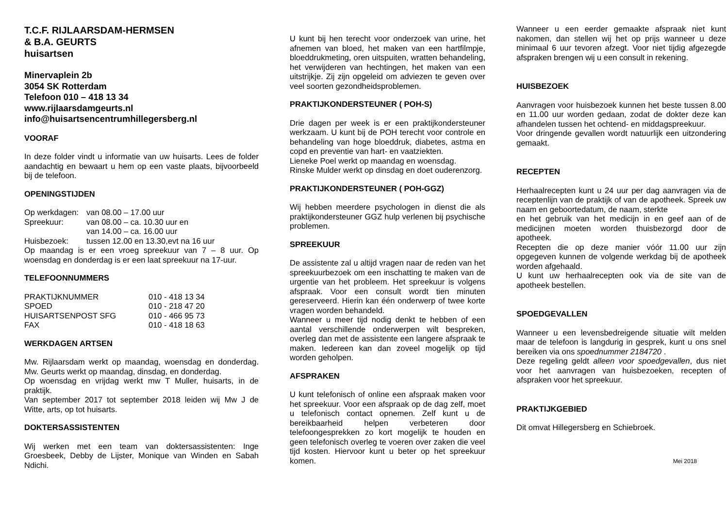T.C.F. RIJLAARSDAM-HERMSEN
& B.A. GEURTS
huisartsen
Minervaplein 2b
3054 SK Rotterdam
Telefoon 010 – 418 13 34
www.rijlaarsdamgeurts.nl
info@huisartsencentrumhillegersberg.nl
VOORAF
In deze folder vindt u informatie van uw huisarts. Lees de folder aandachtig en bewaart u hem op een vaste plaats, bijvoorbeeld bij de telefoon.
OPENINGSTIJDEN
| Op werkdagen: | van 08.00 – 17.00 uur |
| Spreekuur: | van 08.00 – ca. 10.30 uur en |
| | van 14.00 – ca. 16.00 uur |
| Huisbezoek: | tussen 12.00 en 13.30,evt na 16 uur |
Op maandag is er een vroeg spreekuur van 7 – 8 uur. Op woensdag en donderdag is er een laat spreekuur na 17-uur.
TELEFOONNUMMERS
| PRAKTIJKNUMMER | 010 - 418 13 34 |
| SPOED | 010 - 218 47 20 |
| HUISARTSENPOST SFG | 010 - 466 95 73 |
| FAX | 010 - 418 18 63 |
WERKDAGEN ARTSEN
Mw. Rijlaarsdam werkt op maandag, woensdag en donderdag. Mw. Geurts werkt op maandag, dinsdag, en donderdag.
Op woensdag en vrijdag werkt mw T Muller, huisarts, in de praktijk.
Van september 2017 tot september 2018 leiden wij Mw J de Witte, arts, op tot huisarts.
DOKTERSASSISTENTEN
Wij werken met een team van doktersassistenten: Inge Groesbeek, Debby de Lijster, Monique van Winden en Sabah Ndichi.
U kunt bij hen terecht voor onderzoek van urine, het afnemen van bloed, het maken van een hartfilmpje, bloeddrukmeting, oren uitspuiten, wratten behandeling, het verwijderen van hechtingen, het maken van een uitstrijkje. Zij zijn opgeleid om adviezen te geven over veel soorten gezondheidsproblemen.
PRAKTIJKONDERSTEUNER ( POH-S)
Drie dagen per week is er een praktijkondersteuner werkzaam. U kunt bij de POH terecht voor controle en behandeling van hoge bloeddruk, diabetes, astma en copd en preventie van hart- en vaatziekten.
Lieneke Poel werkt op maandag en woensdag.
Rinske Mulder werkt op dinsdag en doet ouderenzorg.
PRAKTIJKONDERSTEUNER ( POH-GGZ)
Wij hebben meerdere psychologen in dienst die als praktijkondersteuner GGZ hulp verlenen bij psychische problemen.
SPREEKUUR
De assistente zal u altijd vragen naar de reden van het spreekuurbezoek om een inschatting te maken van de urgentie van het probleem. Het spreekuur is volgens afspraak. Voor een consult wordt tien minuten gereserveerd. Hierin kan één onderwerp of twee korte vragen worden behandeld.
Wanneer u meer tijd nodig denkt te hebben of een aantal verschillende onderwerpen wilt bespreken, overleg dan met de assistente een langere afspraak te maken. Iedereen kan dan zoveel mogelijk op tijd worden geholpen.
AFSPRAKEN
U kunt telefonisch of online een afspraak maken voor het spreekuur. Voor een afspraak op de dag zelf, moet u telefonisch contact opnemen. Zelf kunt u de bereikbaarheid helpen verbeteren door telefoongesprekken zo kort mogelijk te houden en geen telefonisch overleg te voeren over zaken die veel tijd kosten. Hiervoor kunt u beter op het spreekuur komen.
Wanneer u een eerder gemaakte afspraak niet kunt nakomen, dan stellen wij het op prijs wanneer u deze minimaal 6 uur tevoren afzegt. Voor niet tijdig afgezegde afspraken brengen wij u een consult in rekening.
HUISBEZOEK
Aanvragen voor huisbezoek kunnen het beste tussen 8.00 en 11.00 uur worden gedaan, zodat de dokter deze kan afhandelen tussen het ochtend- en middagspreekuur.
Voor dringende gevallen wordt natuurlijk een uitzondering gemaakt.
RECEPTEN
Herhaalrecepten kunt u 24 uur per dag aanvragen via de receptenlijn van de praktijk of van de apotheek. Spreek uw naam en geboortedatum, de naam, sterkte
en het gebruik van het medicijn in en geef aan of de medicijnen moeten worden thuisbezorgd door de apotheek.
Recepten die op deze manier vóór 11.00 uur zijn opgegeven kunnen de volgende werkdag bij de apotheek worden afgehaald.
U kunt uw herhaalrecepten ook via de site van de apotheek bestellen.
SPOEDGEVALLEN
Wanneer u een levensbedreigende situatie wilt melden maar de telefoon is langdurig in gesprek, kunt u ons snel bereiken via ons spoednummer 2184720 .
Deze regeling geldt alleen voor spoedgevallen, dus niet voor het aanvragen van huisbezoeken, recepten of afspraken voor het spreekuur.
PRAKTIJKGEBIED
Dit omvat Hillegersberg en Schiebroek.
Mei 2018